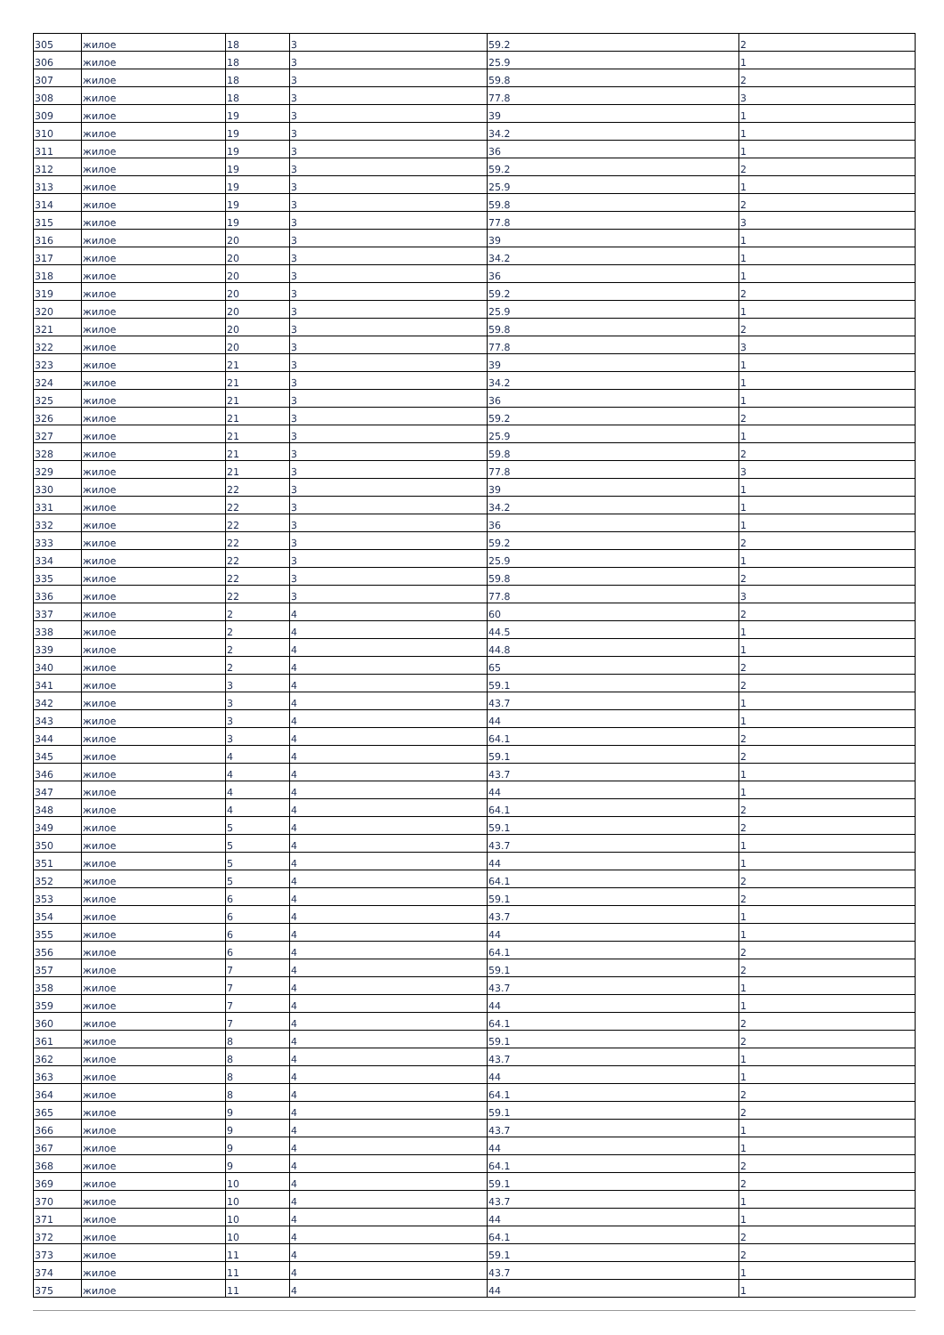| 305 | жилое | 18 | 3 | 59.2 | 2 |
| 306 | жилое | 18 | 3 | 25.9 | 1 |
| 307 | жилое | 18 | 3 | 59.8 | 2 |
| 308 | жилое | 18 | 3 | 77.8 | 3 |
| 309 | жилое | 19 | 3 | 39 | 1 |
| 310 | жилое | 19 | 3 | 34.2 | 1 |
| 311 | жилое | 19 | 3 | 36 | 1 |
| 312 | жилое | 19 | 3 | 59.2 | 2 |
| 313 | жилое | 19 | 3 | 25.9 | 1 |
| 314 | жилое | 19 | 3 | 59.8 | 2 |
| 315 | жилое | 19 | 3 | 77.8 | 3 |
| 316 | жилое | 20 | 3 | 39 | 1 |
| 317 | жилое | 20 | 3 | 34.2 | 1 |
| 318 | жилое | 20 | 3 | 36 | 1 |
| 319 | жилое | 20 | 3 | 59.2 | 2 |
| 320 | жилое | 20 | 3 | 25.9 | 1 |
| 321 | жилое | 20 | 3 | 59.8 | 2 |
| 322 | жилое | 20 | 3 | 77.8 | 3 |
| 323 | жилое | 21 | 3 | 39 | 1 |
| 324 | жилое | 21 | 3 | 34.2 | 1 |
| 325 | жилое | 21 | 3 | 36 | 1 |
| 326 | жилое | 21 | 3 | 59.2 | 2 |
| 327 | жилое | 21 | 3 | 25.9 | 1 |
| 328 | жилое | 21 | 3 | 59.8 | 2 |
| 329 | жилое | 21 | 3 | 77.8 | 3 |
| 330 | жилое | 22 | 3 | 39 | 1 |
| 331 | жилое | 22 | 3 | 34.2 | 1 |
| 332 | жилое | 22 | 3 | 36 | 1 |
| 333 | жилое | 22 | 3 | 59.2 | 2 |
| 334 | жилое | 22 | 3 | 25.9 | 1 |
| 335 | жилое | 22 | 3 | 59.8 | 2 |
| 336 | жилое | 22 | 3 | 77.8 | 3 |
| 337 | жилое | 2 | 4 | 60 | 2 |
| 338 | жилое | 2 | 4 | 44.5 | 1 |
| 339 | жилое | 2 | 4 | 44.8 | 1 |
| 340 | жилое | 2 | 4 | 65 | 2 |
| 341 | жилое | 3 | 4 | 59.1 | 2 |
| 342 | жилое | 3 | 4 | 43.7 | 1 |
| 343 | жилое | 3 | 4 | 44 | 1 |
| 344 | жилое | 3 | 4 | 64.1 | 2 |
| 345 | жилое | 4 | 4 | 59.1 | 2 |
| 346 | жилое | 4 | 4 | 43.7 | 1 |
| 347 | жилое | 4 | 4 | 44 | 1 |
| 348 | жилое | 4 | 4 | 64.1 | 2 |
| 349 | жилое | 5 | 4 | 59.1 | 2 |
| 350 | жилое | 5 | 4 | 43.7 | 1 |
| 351 | жилое | 5 | 4 | 44 | 1 |
| 352 | жилое | 5 | 4 | 64.1 | 2 |
| 353 | жилое | 6 | 4 | 59.1 | 2 |
| 354 | жилое | 6 | 4 | 43.7 | 1 |
| 355 | жилое | 6 | 4 | 44 | 1 |
| 356 | жилое | 6 | 4 | 64.1 | 2 |
| 357 | жилое | 7 | 4 | 59.1 | 2 |
| 358 | жилое | 7 | 4 | 43.7 | 1 |
| 359 | жилое | 7 | 4 | 44 | 1 |
| 360 | жилое | 7 | 4 | 64.1 | 2 |
| 361 | жилое | 8 | 4 | 59.1 | 2 |
| 362 | жилое | 8 | 4 | 43.7 | 1 |
| 363 | жилое | 8 | 4 | 44 | 1 |
| 364 | жилое | 8 | 4 | 64.1 | 2 |
| 365 | жилое | 9 | 4 | 59.1 | 2 |
| 366 | жилое | 9 | 4 | 43.7 | 1 |
| 367 | жилое | 9 | 4 | 44 | 1 |
| 368 | жилое | 9 | 4 | 64.1 | 2 |
| 369 | жилое | 10 | 4 | 59.1 | 2 |
| 370 | жилое | 10 | 4 | 43.7 | 1 |
| 371 | жилое | 10 | 4 | 44 | 1 |
| 372 | жилое | 10 | 4 | 64.1 | 2 |
| 373 | жилое | 11 | 4 | 59.1 | 2 |
| 374 | жилое | 11 | 4 | 43.7 | 1 |
| 375 | жилое | 11 | 4 | 44 | 1 |